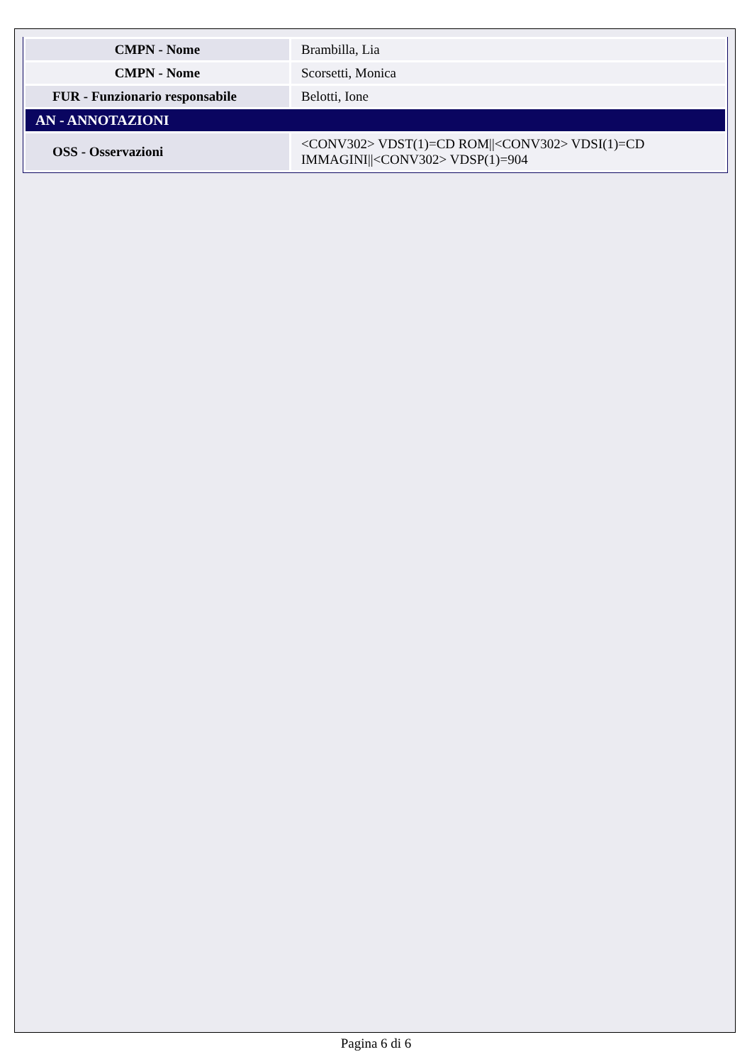| CMPN - Nome | Brambilla, Lia |
| CMPN - Nome | Scorsetti, Monica |
| FUR - Funzionario responsabile | Belotti, Ione |
| AN - ANNOTAZIONI | |
| OSS - Osservazioni | <CONV302> VDST(1)=CD ROM//<CONV302> VDSI(1)=CD IMMAGINI//<CONV302> VDSP(1)=904 |
Pagina 6 di 6